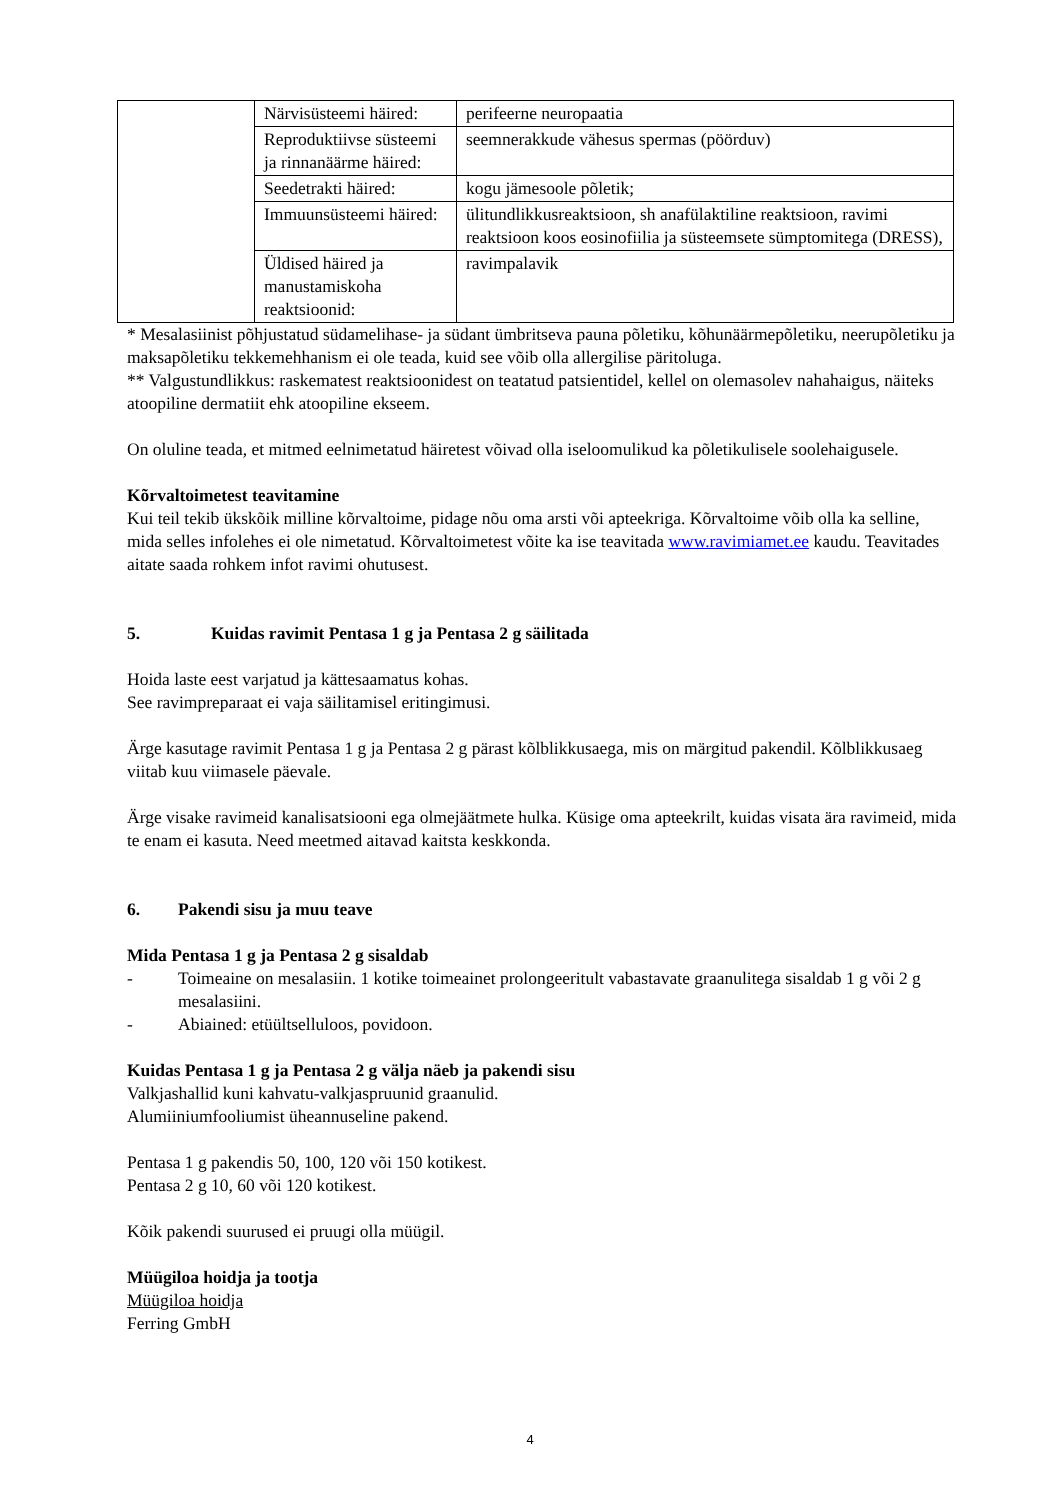| | Närvisüsteemi häired: | perifeerne neuropaatia |
| | Reproduktiivse süsteemi ja rinnanäärme häired: | seemnerakkude vähesus spermas (pöörduv) |
| | Seedetrakti häired: | kogu jämesoole põletik; |
| | Immuunsüsteemi häired: | ülitundlikkusreaktsioon, sh anafülaktiline reaktsioon, ravimi reaktsioon koos eosinofiilia ja süsteemsete sümptomitega (DRESS), |
| | Üldised häired ja manustamiskoha reaktsioonid: | ravimpalavik |
* Mesalasiinist põhjustatud südamelihase- ja südant ümbritseva pauna põletiku, kõhunäärmepõletiku, neerupõletiku ja maksapõletiku tekkemehhanism ei ole teada, kuid see võib olla allergilise päritoluga.
** Valgustundlikkus: raskematest reaktsioonidest on teatatud patsientidel, kellel on olemasolev nahahaigus, näiteks atoopiline dermatiit ehk atoopiline ekseem.
On oluline teada, et mitmed eelnimetatud häiretest võivad olla iseloomulikud ka põletikulisele soolehaigusele.
Kõrvaltoimetest teavitamine
Kui teil tekib ükskõik milline kõrvaltoime, pidage nõu oma arsti või apteekriga. Kõrvaltoime võib olla ka selline, mida selles infolehes ei ole nimetatud. Kõrvaltoimetest võite ka ise teavitada www.ravimiamet.ee kaudu. Teavitades aitate saada rohkem infot ravimi ohutusest.
5. Kuidas ravimit Pentasa 1 g ja Pentasa 2 g säilitada
Hoida laste eest varjatud ja kättesaamatus kohas.
See ravimpreparaat ei vaja säilitamisel eritingimusi.
Ärge kasutage ravimit Pentasa 1 g ja Pentasa 2 g pärast kõlblikkusaega, mis on märgitud pakendil. Kõlblikkusaeg viitab kuu viimasele päevale.
Ärge visake ravimeid kanalisatsiooni ega olmejäätmete hulka. Küsige oma apteekrilt, kuidas visata ära ravimeid, mida te enam ei kasuta. Need meetmed aitavad kaitsta keskkonda.
6. Pakendi sisu ja muu teave
Mida Pentasa 1 g ja Pentasa 2 g sisaldab
- Toimeaine on mesalasiin. 1 kotike toimeainet prolongeeritult vabastavate graanulitega sisaldab 1 g või 2 g mesalasiini.
- Abiained: etüültselluloos, povidoon.
Kuidas Pentasa 1 g ja Pentasa 2 g välja näeb ja pakendi sisu
Valkjashallid kuni kahvatu-valkjaspruunid graanulid.
Alumiiniumfooliumist üheannuseline pakend.
Pentasa 1 g pakendis 50, 100, 120 või 150 kotikest.
Pentasa 2 g 10, 60 või 120 kotikest.
Kõik pakendi suurused ei pruugi olla müügil.
Müügiloa hoidja ja tootja
Müügiloa hoidja
Ferring GmbH
4